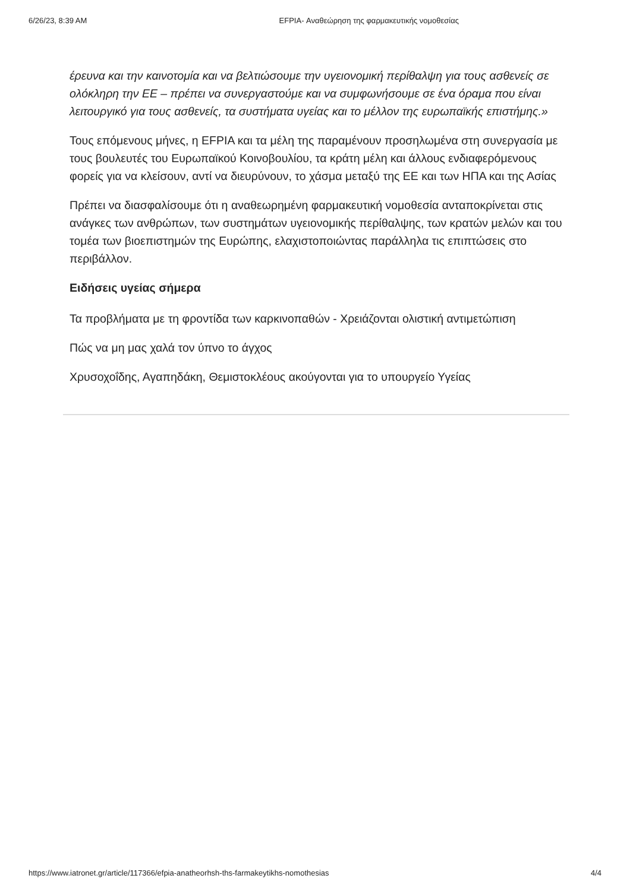6/26/23, 8:39 AM EFPIA- Αναθεώρηση της φαρμακευτικής νομοθεσίας
έρευνα και την καινοτομία και να βελτιώσουμε την υγειονομική περίθαλψη για τους ασθενείς σε ολόκληρη την ΕΕ – πρέπει να συνεργαστούμε και να συμφωνήσουμε σε ένα όραμα που είναι λειτουργικό για τους ασθενείς, τα συστήματα υγείας και το μέλλον της ευρωπαϊκής επιστήμης.»
Τους επόμενους μήνες, η EFPIA και τα μέλη της παραμένουν προσηλωμένα στη συνεργασία με τους βουλευτές του Ευρωπαϊκού Κοινοβουλίου, τα κράτη μέλη και άλλους ενδιαφερόμενους φορείς για να κλείσουν, αντί να διευρύνουν, το χάσμα μεταξύ της ΕΕ και των ΗΠΑ και της Ασίας
Πρέπει να διασφαλίσουμε ότι η αναθεωρημένη φαρμακευτική νομοθεσία ανταποκρίνεται στις ανάγκες των ανθρώπων, των συστημάτων υγειονομικής περίθαλψης, των κρατών μελών και του τομέα των βιοεπιστημών της Ευρώπης, ελαχιστοποιώντας παράλληλα τις επιπτώσεις στο περιβάλλον.
Ειδήσεις υγείας σήμερα
Τα προβλήματα με τη φροντίδα των καρκινοπαθών - Χρειάζονται ολιστική αντιμετώπιση
Πώς να μη μας χαλά τον ύπνο το άγχος
Χρυσοχοΐδης, Αγαπηδάκη, Θεμιστοκλέους ακούγονται για το υπουργείο Υγείας
https://www.iatronet.gr/article/117366/efpia-anatheorhsh-ths-farmakeytikhs-nomothesias 4/4